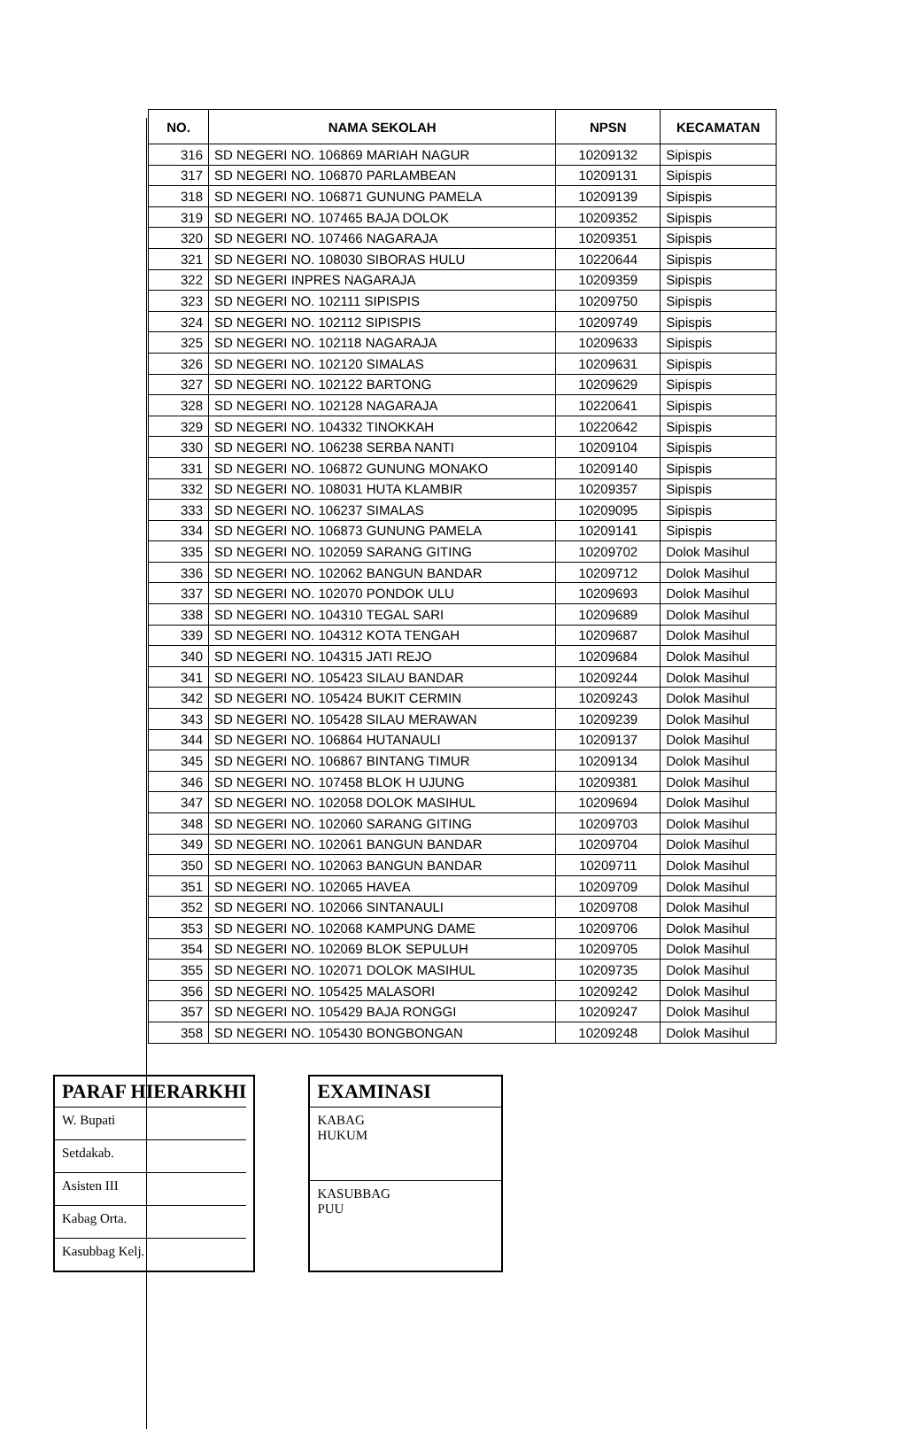| NO. | NAMA SEKOLAH | NPSN | KECAMATAN |
| --- | --- | --- | --- |
| 316 | SD NEGERI NO. 106869 MARIAH NAGUR | 10209132 | Sipispis |
| 317 | SD NEGERI NO. 106870 PARLAMBEAN | 10209131 | Sipispis |
| 318 | SD NEGERI NO. 106871 GUNUNG PAMELA | 10209139 | Sipispis |
| 319 | SD NEGERI NO. 107465 BAJA DOLOK | 10209352 | Sipispis |
| 320 | SD NEGERI NO. 107466 NAGARAJA | 10209351 | Sipispis |
| 321 | SD NEGERI NO. 108030 SIBORAS HULU | 10220644 | Sipispis |
| 322 | SD NEGERI INPRES NAGARAJA | 10209359 | Sipispis |
| 323 | SD NEGERI NO. 102111 SIPISPIS | 10209750 | Sipispis |
| 324 | SD NEGERI NO. 102112 SIPISPIS | 10209749 | Sipispis |
| 325 | SD NEGERI NO. 102118 NAGARAJA | 10209633 | Sipispis |
| 326 | SD NEGERI NO. 102120 SIMALAS | 10209631 | Sipispis |
| 327 | SD NEGERI NO. 102122 BARTONG | 10209629 | Sipispis |
| 328 | SD NEGERI NO. 102128 NAGARAJA | 10220641 | Sipispis |
| 329 | SD NEGERI NO. 104332 TINOKKAH | 10220642 | Sipispis |
| 330 | SD NEGERI NO. 106238 SERBA NANTI | 10209104 | Sipispis |
| 331 | SD NEGERI NO. 106872 GUNUNG MONAKO | 10209140 | Sipispis |
| 332 | SD NEGERI NO. 108031 HUTA KLAMBIR | 10209357 | Sipispis |
| 333 | SD NEGERI NO. 106237 SIMALAS | 10209095 | Sipispis |
| 334 | SD NEGERI NO. 106873 GUNUNG PAMELA | 10209141 | Sipispis |
| 335 | SD NEGERI NO. 102059 SARANG GITING | 10209702 | Dolok Masihul |
| 336 | SD NEGERI NO. 102062 BANGUN BANDAR | 10209712 | Dolok Masihul |
| 337 | SD NEGERI NO. 102070 PONDOK ULU | 10209693 | Dolok Masihul |
| 338 | SD NEGERI NO. 104310 TEGAL SARI | 10209689 | Dolok Masihul |
| 339 | SD NEGERI NO. 104312 KOTA TENGAH | 10209687 | Dolok Masihul |
| 340 | SD NEGERI NO. 104315 JATI REJO | 10209684 | Dolok Masihul |
| 341 | SD NEGERI NO. 105423 SILAU BANDAR | 10209244 | Dolok Masihul |
| 342 | SD NEGERI NO. 105424 BUKIT CERMIN | 10209243 | Dolok Masihul |
| 343 | SD NEGERI NO. 105428 SILAU MERAWAN | 10209239 | Dolok Masihul |
| 344 | SD NEGERI NO. 106864 HUTANAULI | 10209137 | Dolok Masihul |
| 345 | SD NEGERI NO. 106867 BINTANG TIMUR | 10209134 | Dolok Masihul |
| 346 | SD NEGERI NO. 107458 BLOK H UJUNG | 10209381 | Dolok Masihul |
| 347 | SD NEGERI NO. 102058 DOLOK MASIHUL | 10209694 | Dolok Masihul |
| 348 | SD NEGERI NO. 102060 SARANG GITING | 10209703 | Dolok Masihul |
| 349 | SD NEGERI NO. 102061 BANGUN BANDAR | 10209704 | Dolok Masihul |
| 350 | SD NEGERI NO. 102063 BANGUN BANDAR | 10209711 | Dolok Masihul |
| 351 | SD NEGERI NO. 102065 HAVEA | 10209709 | Dolok Masihul |
| 352 | SD NEGERI NO. 102066 SINTANAULI | 10209708 | Dolok Masihul |
| 353 | SD NEGERI NO. 102068 KAMPUNG DAME | 10209706 | Dolok Masihul |
| 354 | SD NEGERI NO. 102069 BLOK SEPULUH | 10209705 | Dolok Masihul |
| 355 | SD NEGERI NO. 102071 DOLOK MASIHUL | 10209735 | Dolok Masihul |
| 356 | SD NEGERI NO. 105425 MALASORI | 10209242 | Dolok Masihul |
| 357 | SD NEGERI NO. 105429 BAJA RONGGI | 10209247 | Dolok Masihul |
| 358 | SD NEGERI NO. 105430 BONGBONGAN | 10209248 | Dolok Masihul |
PARAF HIERARKHI
W. Bupati
Setdakab.
Asisten III
Kabag Orta.
Kasubbag Kelj.
EXAMINASI
KABAG
HUKUM
KASUBBAG
PUU